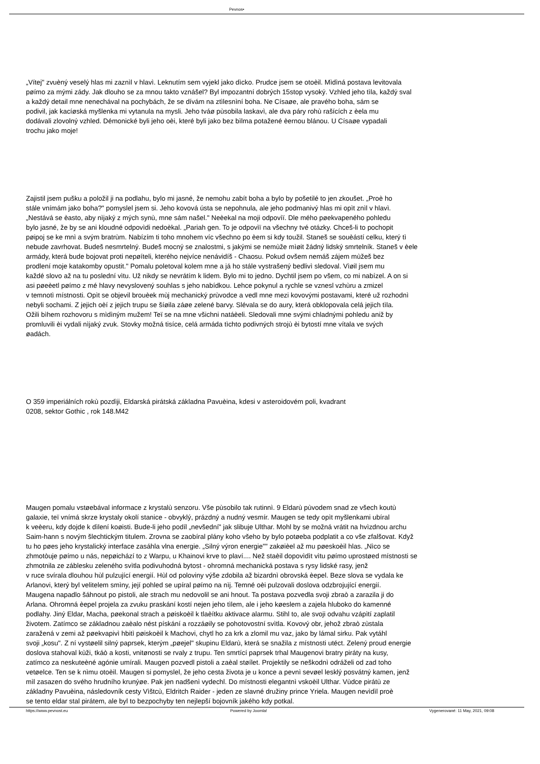Pevnos•
„Vítej" zvuèný veselý hlas mi zaznìl v hlavì. Leknutím sem vyjekl jako dìcko. Prudce jsem se otoèil. Mìdìná postava levitovala
pøímo za mými zády. Jak dlouho se za mnou takto vznášel? Byl impozantní dobrých 15stop vysoký. Vzhled jeho tìla, každý sval
a každý detail mne nenechával na pochybách, že se dívám na ztìlesnìní boha. Ne Císaøe, ale pravého boha, sám se
podivil, jak kacíøská myšlenka mi vytanula na mysli. Jeho tváø pùsobila laskavì, ale dva páry rohù rašících z èela mu
dodávali zlovolný vzhled. Démonické byli jeho oèi, které byli jako bez bìlma potažené èernou blánou. U Císaøe vypadali
trochu jako moje!
Zajistil jsem pušku a položil ji na podlahu, bylo mi jasné, že nemohu zabít boha a bylo by pošetilé to jen zkoušet. „Proè ho
stále vnímám jako boha?" pomyslel jsem si. Jeho kovová ústa se nepohnula, ale jeho podmanivý hlas mi opìt znìl v hlavì.
„Nestává se èasto, aby nìjaký z mých synù, mne sám našel." Neèekal na moji odpovìï. Dle mého pøekvapeného pohledu
bylo jasné, že by se ani kloudné odpovìdi nedoèkal. „Pariah gen. To je odpovìï na všechny tvé otázky. Chceš-li to pochopit
pøipoj se ke mnì a svým bratrùm. Nabízím ti toho mnohem víc všechno po èem si kdy toužil. Staneš se souèástí celku, který tì
nebude zavrhovat. Budeš nesmrtelný. Budeš mocný se znalostmi, s jakými se nemùže mìøit žádný lidský smrtelník. Staneš v èele
armády, která bude bojovat proti nepøíteli, kterého nejvíce nenávidíš - Chaosu. Pokud ovšem nemáš zájem mùžeš bez
prodlení moje katakomby opustit." Pomalu poletoval kolem mne a já ho stále vystrašený bedlivì sledoval. Vìøil jsem mu
každé slovo až na tu poslední vìtu. Už nikdy se nevrátím k lidem. Bylo mi to jedno. Dychtil jsem po všem, co mi nabízel. A on si
asi pøeèetl pøímo z mé hlavy nevyslovený souhlas s jeho nabídkou. Lehce pokynul a rychle se vznesl vzhùru a zmizel
v temnotì místnosti. Opìt se objevil brouèek mùj mechanický prùvodce a vedl mne mezi kovovými postavami, které už rozhodnì
nebyli sochami. Z jejich oèí z jejich trupu se šíøila záøe zelené barvy. Slévala se do aury, která obklopovala celá jejich tìla.
Ožili bìhem rozhovoru s mìdìným mužem! Teï se na mne všichni natáèeli. Sledovali mne svými chladnými pohledu aniž by
promluvili èi vydali nìjaký zvuk. Stovky možná tisíce, celá armáda tìchto podivných strojù èi bytostí mne vítala ve svých
øadách.
O 359 imperiálních rokù pozdìji, Eldarská pirátská základna Pavuèina, kdesi v asteroidovém poli, kvadrant
0208, sektor Gothic , rok 148.M42
Maugen pomalu vstøebával informace z krystalù senzoru. Vše pùsobilo tak rutinnì. 9 Eldarù pùvodem snad ze všech koutù
galaxie, teï vnímá skrze krystaly okolí stanice - obvyklý, prázdný a nudný vesmír. Maugen se tedy opìt myšlenkami ubíral
k veèeru, kdy dojde k dìlení koøisti. Bude-li jeho podíl „nevšední" jak slibuje Ulthar. Mohl by se možná vrátit na hvìzdnou archu
Saim-hann s novým šlechtickým titulem. Zrovna se zaobíral plány koho všeho by bylo potøeba podplatit a co vše zfalšovat. Když
tu ho pøes jeho krystalický interface zasáhla vlna energie. „Silný výron energie"" zakøièel až mu pøeskoèil hlas. „Nìco se
zhmotòuje pøímo u nás, nepøichází to z Warpu, u Khainovi krve to plaví.... Než staèil dopovìdìt vìtu pøímo uprostøed místnosti se
zhmotnila ze záblesku zeleného svìtla podivuhodná bytost - ohromná mechanická postava s rysy lidské rasy, jenž
v ruce svírala dlouhou hùl pulzující energií. Hùl od poloviny výše zdobila až bizardnì obrovská èepel. Beze slova se vydala ke
Arlanovi, který byl velitelem smìny, její pohled se upíral pøímo na nìj. Temné oèi pulzovali doslova odzbrojující energií.
Maugena napadlo šáhnout po pistoli, ale strach mu nedovolil se ani hnout. Ta postava pozvedla svoji zbraò a zarazila ji do
Arlana. Ohromná èepel projela za zvuku praskání kostí nejen jeho tìlem, ale i jeho køeslem a zajela hluboko do kamenné
podlahy. Jiný Eldar, Macha, pøekonal strach a pøiskoèil k tlaèítku aktivace alarmu. Stihl to, ale svoji odvahu vzápìtí zaplatil
životem. Zatímco se základnou zaèalo nést pískání a rozzáøily se pohotovostní svìtla. Kovový obr, jehož zbraò zùstala
zaražená v zemi až pøekvapivì hbitì pøiskoèil k Machovi, chytl ho za krk a zlomil mu vaz, jako by lámal sirku. Pak vytáhl
svoji „kosu". Z ní vystøelil silný paprsek, kterým „pøejel" skupinu Eldarù, která se snažila z místnosti utéct. Zelený proud energie
doslova stahoval kùži, tkáò a kosti, vnitønosti se rvaly z trupu. Ten smrtící paprsek trhal Maugenovi bratry piráty na kusy,
zatímco za neskuteèné agónie umírali. Maugen pozvedl pistoli a zaèal støílet. Projektily se neškodnì odráželi od zad toho
vetøelce. Ten se k nìmu otoèil. Maugen si pomyslel, že jeho cesta života je u konce a pevnì sevøel lesklý posvátný kamen, jenž
mìl zasazen do svého hrudního krunýøe. Pak jen nadšenì vydechl. Do místnosti elegantnì vskoèil Ulthar. Vùdce pirátù ze
základny Pavuèina, následovník cesty Vìštcù, Eldritch Raider - jeden ze slavné družiny prince Yriela. Maugen nevìdìl proè
se tento eldar stal pirátem, ale byl to bezpochyby ten nejlepší bojovník jakého kdy potkal.
https://www.pevnost.eu Powered by Joomla! Vygenerované: 11 May, 2021, 09:08